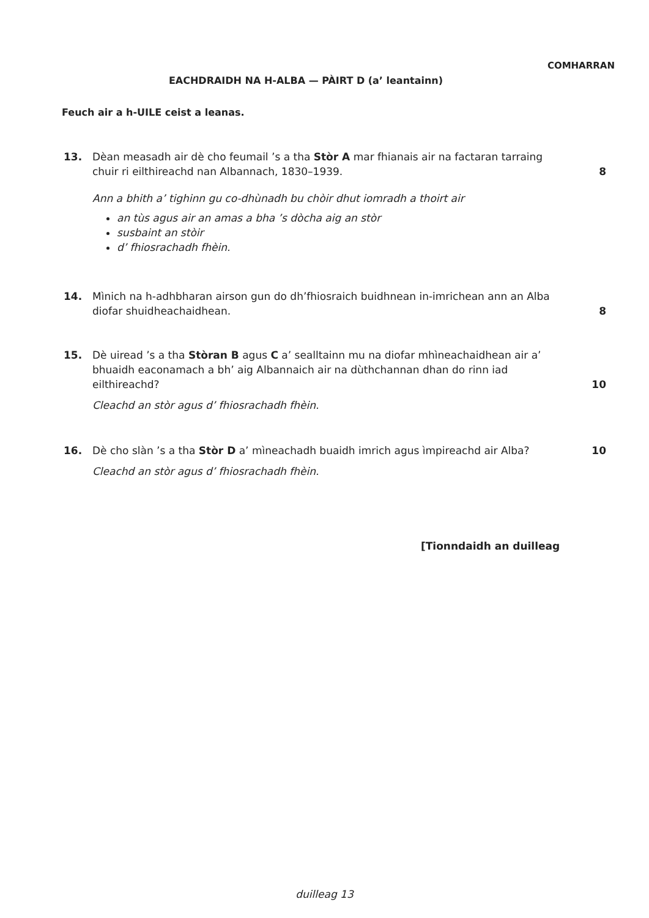COMHARRAN
EACHDRAIDH NA H-ALBA — PÀIRT D (a’ leantainn)
Feuch air a h-UILE ceist a leanas.
13. Dèan measadh air dè cho feumail ’s a tha Stòr A mar fhianais air na factaran tarraing chuir ri eilthireachd nan Albannach, 1830–1939.
Ann a bhith a’ tighinn gu co-dhùnadh bu chòir dhut iomradh a thoirt air
an tùs agus air an amas a bha ’s dòcha aig an stòr
susbaint an stòir
d’ fhiosrachadh fhèin.
8
14. Mìnich na h-adhbharan airson gun do dh’fhiosraich buidhnean in-imrichean ann an Alba diofar shuidheachaidhean.
8
15. Dè uiread ’s a tha Stòran B agus C a’ sealltainn mu na diofar mhìneachaidhean air a’ bhuaidh eaconamach a bh’ aig Albannaich air na dùthchannan dhan do rinn iad eilthireachd?
Cleachd an stòr agus d’ fhiosrachadh fhèin.
10
16. Dè cho slàn ’s a tha Stòr D a’ mìneachadh buaidh imrich agus ìmpireachd air Alba?
Cleachd an stòr agus d’ fhiosrachadh fhèin.
10
[Tionndaidh an duilleag
duilleag 13